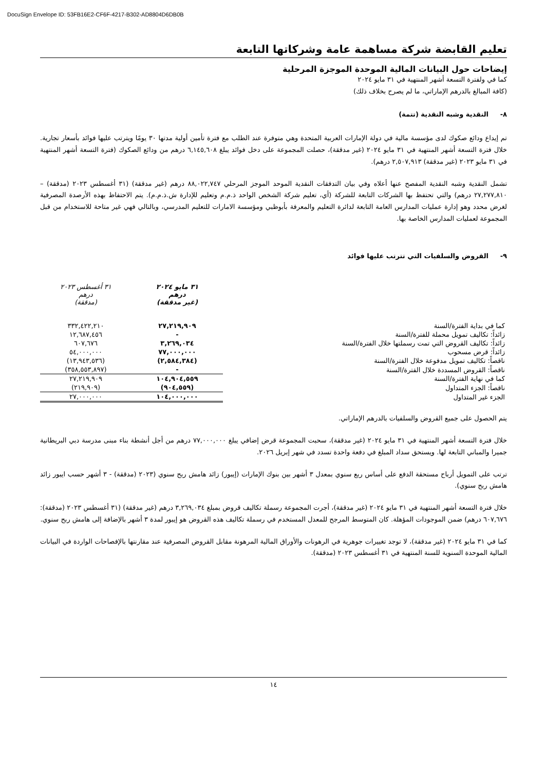DocuSign Envelope ID: 53FB16E2-CF6F-4217-B302-AD8804D6DB0B
تعليم القابضة شركة مساهمة عامة وشركاتها التابعة
إيضاحات حول البيانات المالية الموحدة الموجزة المرحلية
كما في ولفترة التسعة أشهر المنتهية في ٣١ مايو ٢٠٢٤
(كافة المبالغ بالدرهم الإماراتي، ما لم يصرح بخلاف ذلك)
٨- النقدية وشبه النقدية (تتمة)
تم إيداع ودائع صكوك لدى مؤسسة مالية في دولة الإمارات العربية المتحدة وهي متوفرة عند الطلب مع فترة تأمين أولية مدتها ٣٠ يومًا ويترتب عليها فوائد بأسعار تجارية. خلال فترة التسعة أشهر المنتهية في ٣١ مايو ٢٠٢٤ (غير مدققة)، حصلت المجموعة على دخل فوائد يبلغ ٦,١٤٥,٦٠٨ درهم من ودائع الصكوك (فترة التسعة أشهر المنتهية في ٣١ مايو ٢٠٢٣ (غير مدققة) ٢,٥٠٧,٩١٣ درهم).
تشمل النقدية وشبه النقدية المفصح عنها أعلاه وفي بيان التدفقات النقدية الموحد الموجز المرحلي ٨٨,٠٢٢,٧٤٧ درهم (غير مدققة) (٣١ أغسطس ٢٠٢٣ (مدققة) – ٢٧,٢٧٧,٨١٠ درهم) والتي تحتفظ بها الشركات التابعة للشركة (أي، تعليم شركة الشخص الواحد ذ.م.م وتعليم للإدارة ش.ذ.م.م). يتم الاحتفاظ بهذه الأرصدة المصرفية لغرض محدد وهو إدارة عمليات المدارس العامة التابعة لدائرة التعليم والمعرفة بأبوظبي ومؤسسة الامارات للتعليم المدرسي، وبالتالي فهي غير متاحة للاستخدام من قبل المجموعة لعمليات المدارس الخاصة بها.
٩- القروض والسلفيات التي تترتب عليها فوائد
| | ٣١ مايو ٢٠٢٤ درهم (غير مدققة) | ٣١ أغسطس ٢٠٢٣ درهم (مدققة) |
| كما في بداية الفترة/السنة | ٢٧,٢١٩,٩٠٩ | ٣٣٢,٤٢٢,٢١٠ |
| زائداً: تكاليف تمويل محملة للفترة/السنة | - | ١٢,٦٨٧,٤٥٦ |
| زائداً: تكاليف القروض التي تمت رسملتها خلال الفترة/السنة | ٣,٢٦٩,٠٣٤ | ٦٠٧,٦٧٦ |
| زائداً: قرض مسحوب | ٧٧,٠٠٠,٠٠٠ | ٥٤,٠٠٠,٠٠٠ |
| ناقصاً: تكاليف تمويل مدفوعة خلال الفترة/السنة | (٢,٥٨٤,٣٨٤) | (١٣,٩٤٣,٥٣٦) |
| ناقصاً: القروض المسددة خلال الفترة/السنة | - | (٣٥٨,٥٥٣,٨٩٧) |
| كما في نهاية الفترة/السنة | ١٠٤,٩٠٤,٥٥٩ | ٢٧,٢١٩,٩٠٩ |
| ناقصاً: الجزء المتداول | (٩٠٤,٥٥٩) | (٢١٩,٩٠٩) |
| الجزء غير المتداول | ١٠٤,٠٠٠,٠٠٠ | ٢٧,٠٠٠,٠٠٠ |
يتم الحصول على جميع القروض والسلفيات بالدرهم الإماراتي.
خلال فترة التسعة أشهر المنتهية في ٣١ مايو ٢٠٢٤ (غير مدققة)، سحبت المجموعة قرض إضافي يبلغ ٧٧,٠٠٠,٠٠٠ درهم من أجل أنشطة بناء مبنى مدرسة دبي البريطانية جميرا والمباني التابعة لها. ويستحق سداد المبلغ في دفعة واحدة تسدد في شهر إبريل ٢٠٢٦.
ترتب على التمويل أرباح مستحقة الدفع على أساس ربع سنوي بمعدل ٣ أشهر بين بنوك الإمارات (إيبور) زائد هامش ربح سنوي (٢٠٢٣ (مدققة) - ٣ أشهر حسب ايبور زائد هامش ربح سنوي).
خلال فترة التسعة أشهر المنتهية في ٣١ مايو ٢٠٢٤ (غير مدققة)، أجرت المجموعة رسملة تكاليف قروض بمبلغ ٣,٢٦٩,٠٣٤ درهم (غير مدققة) (٣١ أغسطس ٢٠٢٣ (مدققة): ٦٠٧,٦٧٦ درهم) ضمن الموجودات المؤهلة. كان المتوسط المرجح للمعدل المستخدم في رسملة تكاليف هذه القروض هو إيبور لمدة ٣ أشهر بالإضافة إلى هامش ربح سنوي.
كما في ٣١ مايو ٢٠٢٤ (غير مدققة)، لا توجد تغييرات جوهرية في الرهونات والأوراق المالية المرهونة مقابل القروض المصرفية عند مقارنتها بالإفصاحات الواردة في البيانات المالية الموحدة السنوية للسنة المنتهية في ٣١ أغسطس ٢٠٢٣ (مدققة).
١٤